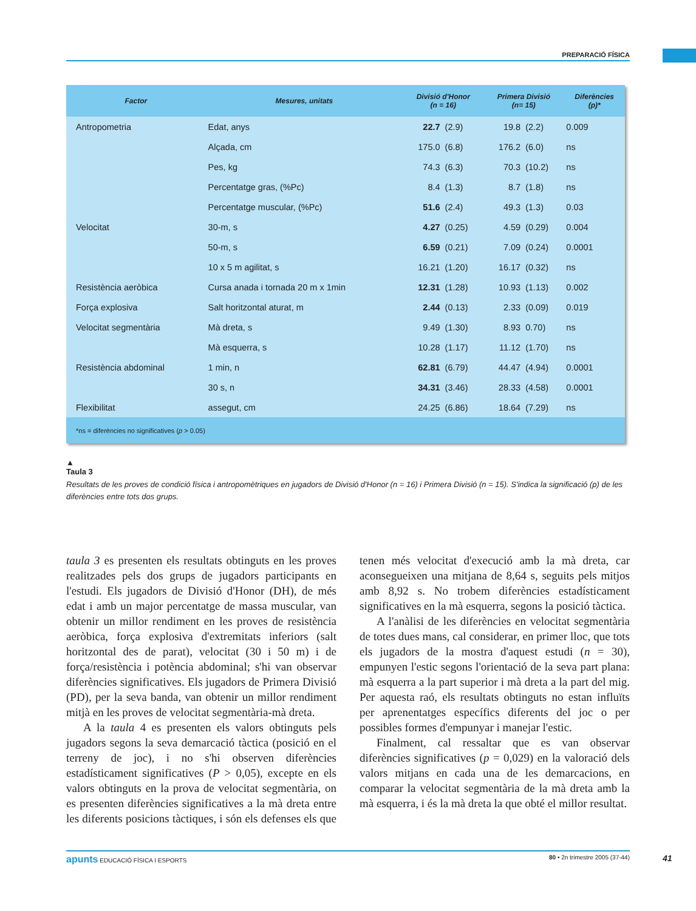PREPARACIÓ FÍSICA
| Factor | Mesures, unitats | Divisió d'Honor (n = 16) | | Primera Divisió (n= 15) | | Diferències (p)* |
| --- | --- | --- | --- | --- | --- | --- |
| Antropometria | Edat, anys | 22.7 | (2.9) | 19.8 | (2.2) | 0.009 |
| | Alçada, cm | 175.0 | (6.8) | 176.2 | (6.0) | ns |
| | Pes, kg | 74.3 | (6.3) | 70.3 | (10.2) | ns |
| | Percentatge gras, (%Pc) | 8.4 | (1.3) | 8.7 | (1.8) | ns |
| | Percentatge muscular, (%Pc) | 51.6 | (2.4) | 49.3 | (1.3) | 0.03 |
| Velocitat | 30-m, s | 4.27 | (0.25) | 4.59 | (0.29) | 0.004 |
| | 50-m, s | 6.59 | (0.21) | 7.09 | (0.24) | 0.0001 |
| | 10 x 5 m agilitat, s | 16.21 | (1.20) | 16.17 | (0.32) | ns |
| Resistència aeròbica | Cursa anada i tornada 20 m x 1min | 12.31 | (1.28) | 10.93 | (1.13) | 0.002 |
| Força explosiva | Salt horitzontal aturat, m | 2.44 | (0.13) | 2.33 | (0.09) | 0.019 |
| Velocitat segmentària | Mà dreta, s | 9.49 | (1.30) | 8.93 | 0.70) | ns |
| | Mà esquerra, s | 10.28 | (1.17) | 11.12 | (1.70) | ns |
| Resistència abdominal | 1 min, n | 62.81 | (6.79) | 44.47 | (4.94) | 0.0001 |
| | 30 s, n | 34.31 | (3.46) | 28.33 | (4.58) | 0.0001 |
| Flexibilitat | assegut, cm | 24.25 | (6.86) | 18.64 | (7.29) | ns |
| *ns = diferències no significatives ( p > 0.05) | | | | | | |
▲
Taula 3
Resultats de les proves de condició física i antropomètriques en jugadors de Divisió d'Honor (n = 16) i Primera Divisió (n = 15). S'indica la significació (p) de les diferències entre tots dos grups.
taula 3 es presenten els resultats obtinguts en les proves realitzades pels dos grups de jugadors participants en l'estudi. Els jugadors de Divisió d'Honor (DH), de més edat i amb un major percentatge de massa muscular, van obtenir un millor rendiment en les proves de resistència aeròbica, força explosiva d'extremitats inferiors (salt horitzontal des de parat), velocitat (30 i 50 m) i de força/resistència i potència abdominal; s'hi van observar diferències significatives. Els jugadors de Primera Divisió (PD), per la seva banda, van obtenir un millor rendiment mitjà en les proves de velocitat segmentària-mà dreta.
A la taula 4 es presenten els valors obtinguts pels jugadors segons la seva demarcació tàctica (posició en el terreny de joc), i no s'hi observen diferències estadísticament significatives (P > 0,05), excepte en els valors obtinguts en la prova de velocitat segmentària, on es presenten diferències significatives a la mà dreta entre les diferents posicions tàctiques, i són els defenses els que tenen més velocitat d'execució amb la mà dreta, car aconsegueixen una mitjana de 8,64 s, seguits pels mitjos amb 8,92 s. No trobem diferències estadísticament significatives en la mà esquerra, segons la posició tàctica.
A l'anàlisi de les diferències en velocitat segmentària de totes dues mans, cal considerar, en primer lloc, que tots els jugadors de la mostra d'aquest estudi (n = 30), empunyen l'estic segons l'orientació de la seva part plana: mà esquerra a la part superior i mà dreta a la part del mig. Per aquesta raó, els resultats obtinguts no estan influïts per aprenentatges específics diferents del joc o per possibles formes d'empunyar i manejar l'estic.
Finalment, cal ressaltar que es van observar diferències significatives (p = 0,029) en la valoració dels valors mitjans en cada una de les demarcacions, en comparar la velocitat segmentària de la mà dreta amb la mà esquerra, i és la mà dreta la que obté el millor resultat.
apunts EDUCACIÓ FÍSICA I ESPORTS 80 • 2n trimestre 2005 (37-44) 41